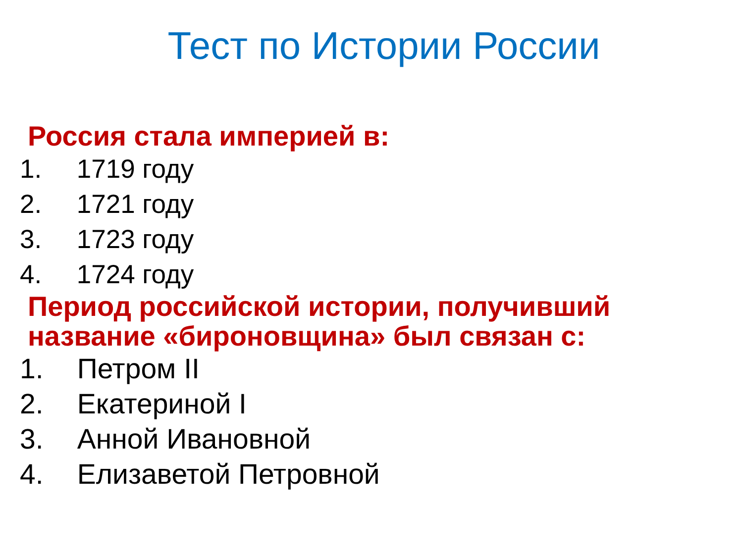Тест по Истории России
Россия стала империей в:
1. 1719 году
2. 1721 году
3. 1723 году
4. 1724 году
Период российской истории, получивший название «бироновщина» был связан с:
1. Петром II
2. Екатериной I
3. Анной Ивановной
4. Елизаветой Петровной